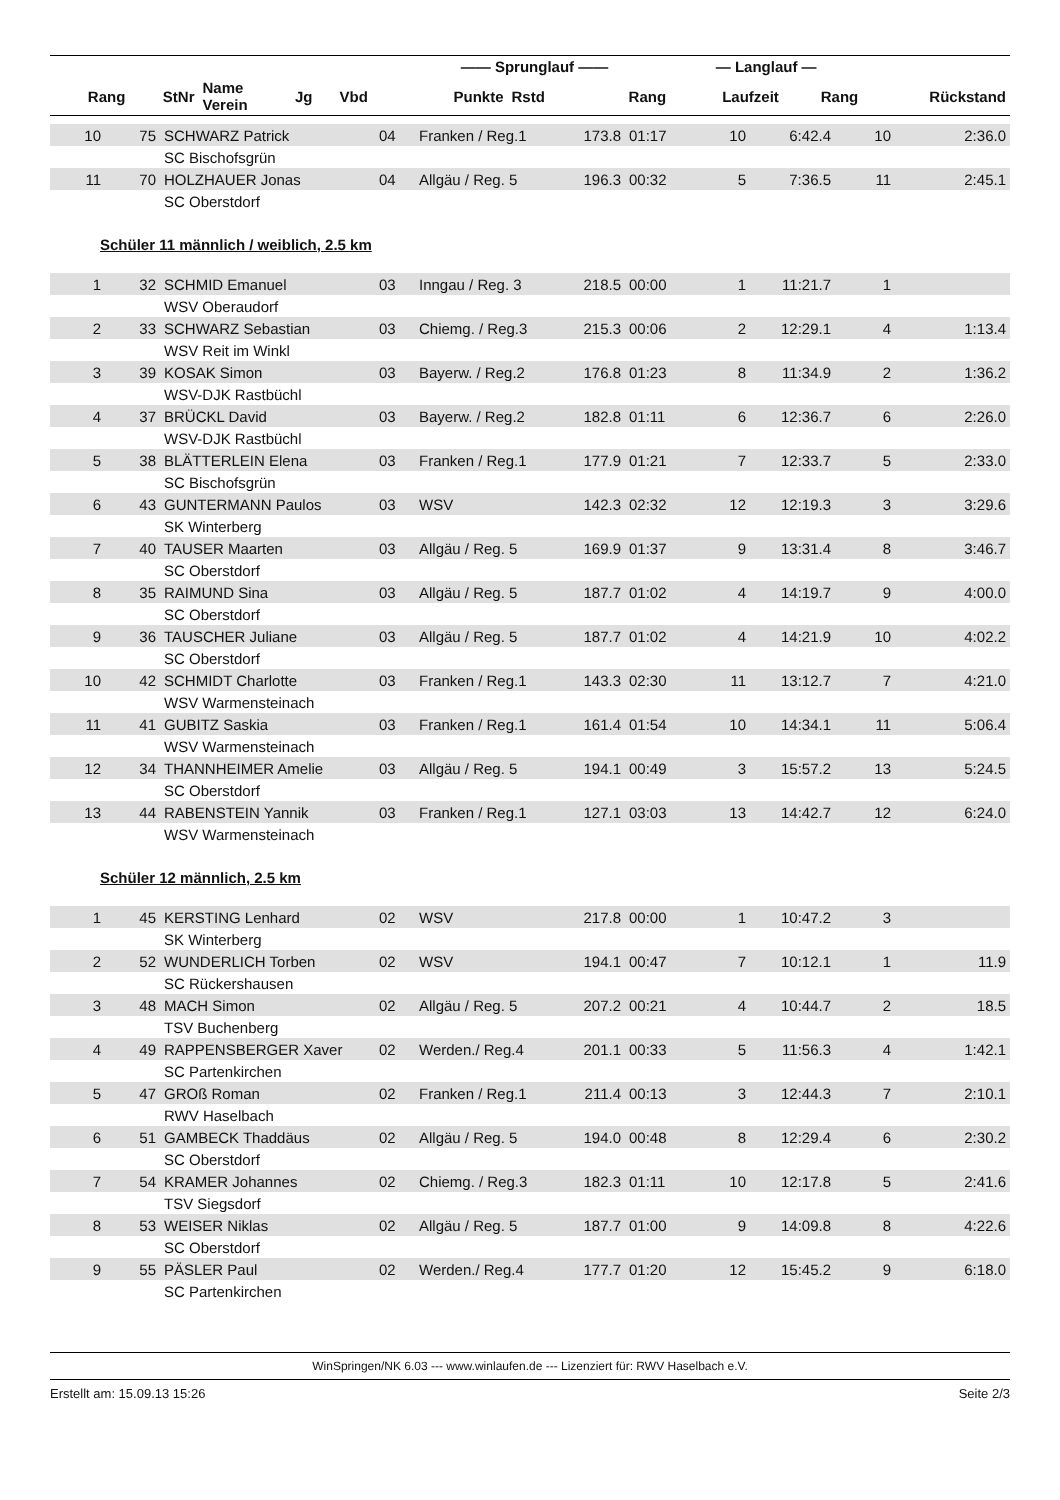| | | | | | —— Sprunglauf —— | | | — Langlauf — | | |
| --- | --- | --- | --- | --- | --- | --- | --- | --- | --- | --- |
| Rang | StNr | Name Verein | Jg | Vbd | Punkte | Rstd | Rang | Laufzeit | Rang | Rückstand |
| 10 | 75 | SCHWARZ Patrick | 04 | Franken / Reg.1 | 173.8 | 01:17 | 10 | 6:42.4 | 10 | 2:36.0 |
| | | SC Bischofsgrün | | | | | | | | |
| 11 | 70 | HOLZHAUER Jonas | 04 | Allgäu / Reg. 5 | 196.3 | 00:32 | 5 | 7:36.5 | 11 | 2:45.1 |
| | | SC Oberstdorf | | | | | | | | |
Schüler 11 männlich / weiblich, 2.5 km
| 1 | 32 | SCHMID Emanuel | 03 | Inngau / Reg. 3 | 218.5 | 00:00 | 1 | 11:21.7 | 1 | |
| | | WSV Oberaudorf | | | | | | | | |
| 2 | 33 | SCHWARZ Sebastian | 03 | Chiemg. / Reg.3 | 215.3 | 00:06 | 2 | 12:29.1 | 4 | 1:13.4 |
| | | WSV Reit im Winkl | | | | | | | | |
| 3 | 39 | KOSAK Simon | 03 | Bayerw. / Reg.2 | 176.8 | 01:23 | 8 | 11:34.9 | 2 | 1:36.2 |
| | | WSV-DJK Rastbüchl | | | | | | | | |
| 4 | 37 | BRÜCKL David | 03 | Bayerw. / Reg.2 | 182.8 | 01:11 | 6 | 12:36.7 | 6 | 2:26.0 |
| | | WSV-DJK Rastbüchl | | | | | | | | |
| 5 | 38 | BLÄTTERLEIN Elena | 03 | Franken / Reg.1 | 177.9 | 01:21 | 7 | 12:33.7 | 5 | 2:33.0 |
| | | SC Bischofsgrün | | | | | | | | |
| 6 | 43 | GUNTERMANN Paulos | 03 | WSV | 142.3 | 02:32 | 12 | 12:19.3 | 3 | 3:29.6 |
| | | SK Winterberg | | | | | | | | |
| 7 | 40 | TAUSER Maarten | 03 | Allgäu / Reg. 5 | 169.9 | 01:37 | 9 | 13:31.4 | 8 | 3:46.7 |
| | | SC Oberstdorf | | | | | | | | |
| 8 | 35 | RAIMUND Sina | 03 | Allgäu / Reg. 5 | 187.7 | 01:02 | 4 | 14:19.7 | 9 | 4:00.0 |
| | | SC Oberstdorf | | | | | | | | |
| 9 | 36 | TAUSCHER Juliane | 03 | Allgäu / Reg. 5 | 187.7 | 01:02 | 4 | 14:21.9 | 10 | 4:02.2 |
| | | SC Oberstdorf | | | | | | | | |
| 10 | 42 | SCHMIDT Charlotte | 03 | Franken / Reg.1 | 143.3 | 02:30 | 11 | 13:12.7 | 7 | 4:21.0 |
| | | WSV Warmensteinach | | | | | | | | |
| 11 | 41 | GUBITZ Saskia | 03 | Franken / Reg.1 | 161.4 | 01:54 | 10 | 14:34.1 | 11 | 5:06.4 |
| | | WSV Warmensteinach | | | | | | | | |
| 12 | 34 | THANNHEIMER Amelie | 03 | Allgäu / Reg. 5 | 194.1 | 00:49 | 3 | 15:57.2 | 13 | 5:24.5 |
| | | SC Oberstdorf | | | | | | | | |
| 13 | 44 | RABENSTEIN Yannik | 03 | Franken / Reg.1 | 127.1 | 03:03 | 13 | 14:42.7 | 12 | 6:24.0 |
| | | WSV Warmensteinach | | | | | | | | |
Schüler 12 männlich, 2.5 km
| 1 | 45 | KERSTING Lenhard | 02 | WSV | 217.8 | 00:00 | 1 | 10:47.2 | 3 | |
| | | SK Winterberg | | | | | | | | |
| 2 | 52 | WUNDERLICH Torben | 02 | WSV | 194.1 | 00:47 | 7 | 10:12.1 | 1 | 11.9 |
| | | SC Rückershausen | | | | | | | | |
| 3 | 48 | MACH Simon | 02 | Allgäu / Reg. 5 | 207.2 | 00:21 | 4 | 10:44.7 | 2 | 18.5 |
| | | TSV Buchenberg | | | | | | | | |
| 4 | 49 | RAPPENSBERGER Xaver | 02 | Werden./ Reg.4 | 201.1 | 00:33 | 5 | 11:56.3 | 4 | 1:42.1 |
| | | SC Partenkirchen | | | | | | | | |
| 5 | 47 | GROß Roman | 02 | Franken / Reg.1 | 211.4 | 00:13 | 3 | 12:44.3 | 7 | 2:10.1 |
| | | RWV Haselbach | | | | | | | | |
| 6 | 51 | GAMBECK Thaddäus | 02 | Allgäu / Reg. 5 | 194.0 | 00:48 | 8 | 12:29.4 | 6 | 2:30.2 |
| | | SC Oberstdorf | | | | | | | | |
| 7 | 54 | KRAMER Johannes | 02 | Chiemg. / Reg.3 | 182.3 | 01:11 | 10 | 12:17.8 | 5 | 2:41.6 |
| | | TSV Siegsdorf | | | | | | | | |
| 8 | 53 | WEISER Niklas | 02 | Allgäu / Reg. 5 | 187.7 | 01:00 | 9 | 14:09.8 | 8 | 4:22.6 |
| | | SC Oberstdorf | | | | | | | | |
| 9 | 55 | PÄSLER Paul | 02 | Werden./ Reg.4 | 177.7 | 01:20 | 12 | 15:45.2 | 9 | 6:18.0 |
| | | SC Partenkirchen | | | | | | | | |
WinSpringen/NK 6.03 --- www.winlaufen.de --- Lizenziert für: RWV Haselbach e.V.
Erstellt am: 15.09.13 15:26 Seite 2/3